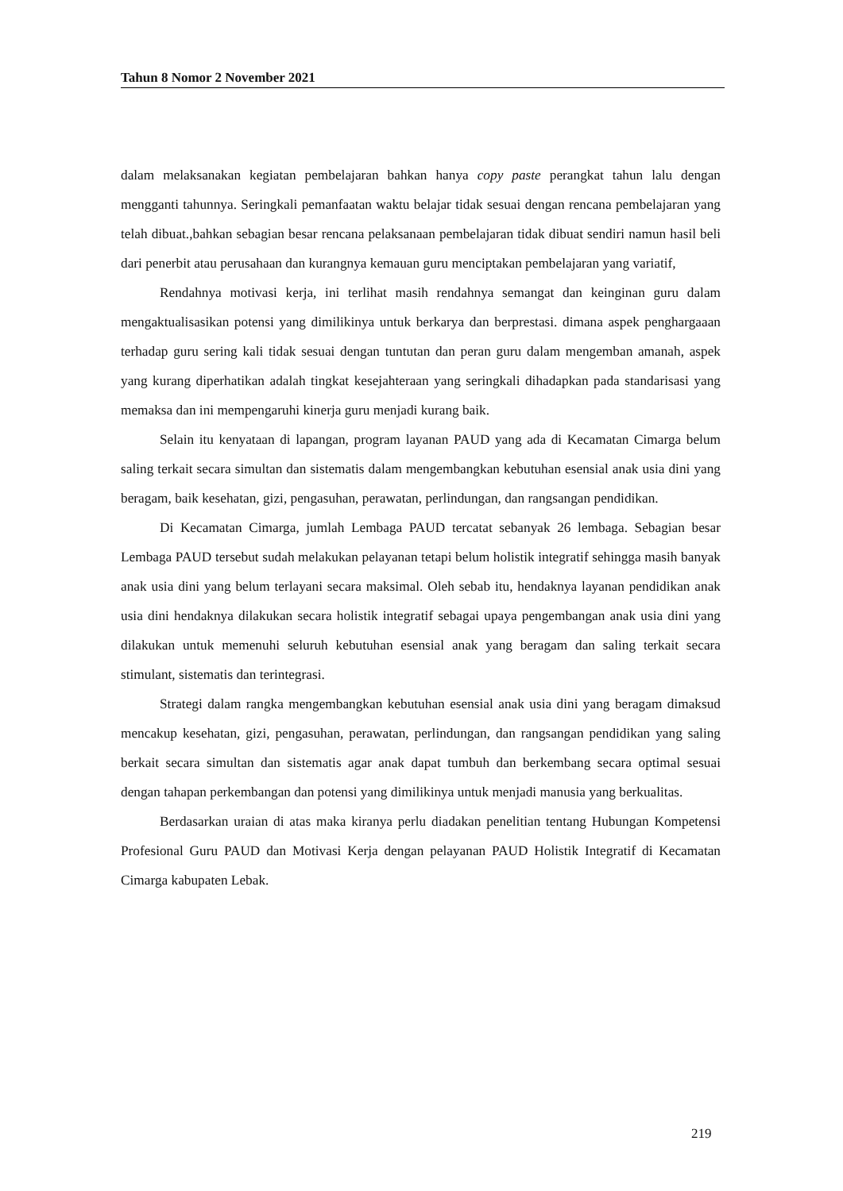Tahun 8 Nomor 2 November 2021
dalam melaksanakan kegiatan pembelajaran bahkan hanya copy paste perangkat tahun lalu dengan mengganti tahunnya. Seringkali pemanfaatan waktu belajar tidak sesuai dengan rencana pembelajaran yang telah dibuat.,bahkan sebagian besar rencana pelaksanaan pembelajaran tidak dibuat sendiri namun hasil beli dari penerbit atau perusahaan dan kurangnya kemauan guru menciptakan pembelajaran yang variatif,
Rendahnya motivasi kerja, ini terlihat masih rendahnya semangat dan keinginan guru dalam mengaktualisasikan potensi yang dimilikinya untuk berkarya dan berprestasi. dimana aspek penghargaaan terhadap guru sering kali tidak sesuai dengan tuntutan dan peran guru dalam mengemban amanah, aspek yang kurang diperhatikan adalah tingkat kesejahteraan yang seringkali dihadapkan pada standarisasi yang memaksa dan ini mempengaruhi kinerja guru menjadi kurang baik.
Selain itu kenyataan di lapangan, program layanan PAUD yang ada di Kecamatan Cimarga belum saling terkait secara simultan dan sistematis dalam mengembangkan kebutuhan esensial anak usia dini yang beragam, baik kesehatan, gizi, pengasuhan, perawatan, perlindungan, dan rangsangan pendidikan.
Di Kecamatan Cimarga, jumlah Lembaga PAUD tercatat sebanyak 26 lembaga. Sebagian besar Lembaga PAUD tersebut sudah melakukan pelayanan tetapi belum holistik integratif sehingga masih banyak anak usia dini yang belum terlayani secara maksimal. Oleh sebab itu, hendaknya layanan pendidikan anak usia dini hendaknya dilakukan secara holistik integratif sebagai upaya pengembangan anak usia dini yang dilakukan untuk memenuhi seluruh kebutuhan esensial anak yang beragam dan saling terkait secara stimulant, sistematis dan terintegrasi.
Strategi dalam rangka mengembangkan kebutuhan esensial anak usia dini yang beragam dimaksud mencakup kesehatan, gizi, pengasuhan, perawatan, perlindungan, dan rangsangan pendidikan yang saling berkait secara simultan dan sistematis agar anak dapat tumbuh dan berkembang secara optimal sesuai dengan tahapan perkembangan dan potensi yang dimilikinya untuk menjadi manusia yang berkualitas.
Berdasarkan uraian di atas maka kiranya perlu diadakan penelitian tentang Hubungan Kompetensi Profesional Guru PAUD dan Motivasi Kerja dengan pelayanan PAUD Holistik Integratif di Kecamatan Cimarga kabupaten Lebak.
219